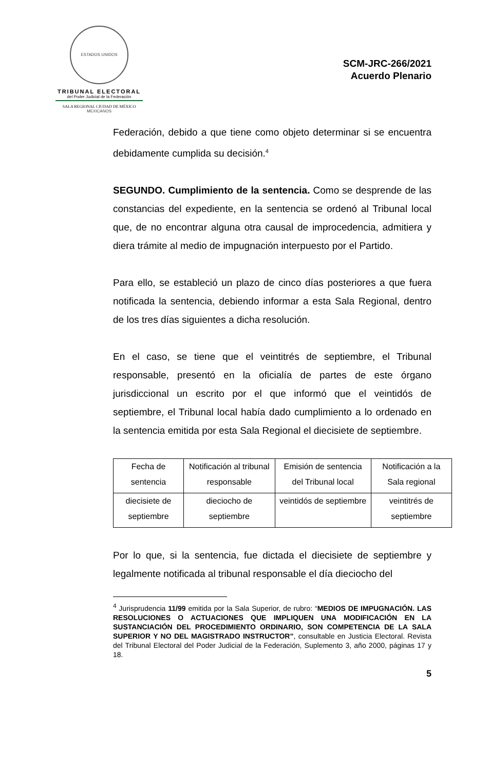ESTADOS UNIDOS MEXICANOS
TRIBUNAL ELECTORAL
del Poder Judicial de la Federación
SALA REGIONAL CIUDAD DE MÉXICO
SCM-JRC-266/2021
Acuerdo Plenario
Federación, debido a que tiene como objeto determinar si se encuentra debidamente cumplida su decisión.<sup>4</sup>
SEGUNDO. Cumplimiento de la sentencia. Como se desprende de las constancias del expediente, en la sentencia se ordenó al Tribunal local que, de no encontrar alguna otra causal de improcedencia, admitiera y diera trámite al medio de impugnación interpuesto por el Partido.
Para ello, se estableció un plazo de cinco días posteriores a que fuera notificada la sentencia, debiendo informar a esta Sala Regional, dentro de los tres días siguientes a dicha resolución.
En el caso, se tiene que el veintitrés de septiembre, el Tribunal responsable, presentó en la oficialía de partes de este órgano jurisdiccional un escrito por el que informó que el veintidós de septiembre, el Tribunal local había dado cumplimiento a lo ordenado en la sentencia emitida por esta Sala Regional el diecisiete de septiembre.
| Fecha de sentencia | Notificación al tribunal responsable | Emisión de sentencia del Tribunal local | Notificación a la Sala regional |
| diecisiete de septiembre | dieciocho de septiembre | veintidós de septiembre | veintitrés de septiembre |
Por lo que, si la sentencia, fue dictada el diecisiete de septiembre y legalmente notificada al tribunal responsable el día dieciocho del
<sup>4</sup> Jurisprudencia 11/99 emitida por la Sala Superior, de rubro: “MEDIOS DE IMPUGNACIÓN. LAS RESOLUCIONES O ACTUACIONES QUE IMPLIQUEN UNA MODIFICACIÓN EN LA SUSTANCIACIÓN DEL PROCEDIMIENTO ORDINARIO, SON COMPETENCIA DE LA SALA SUPERIOR Y NO DEL MAGISTRADO INSTRUCTOR”, consultable en Justicia Electoral. Revista del Tribunal Electoral del Poder Judicial de la Federación, Suplemento 3, año 2000, páginas 17 y 18.
5